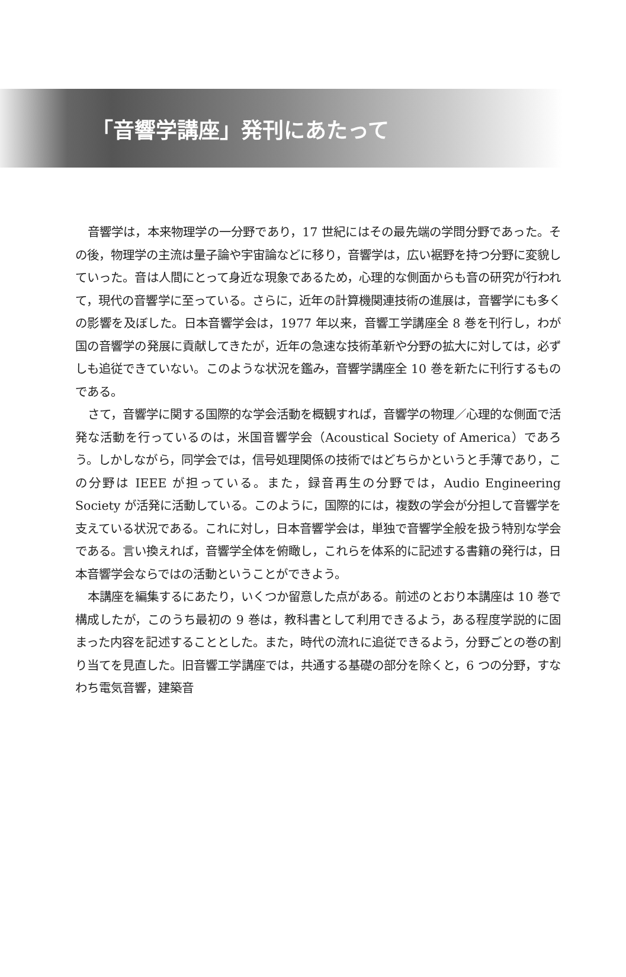「音響学講座」発刊にあたって
音響学は，本来物理学の一分野であり，17 世紀にはその最先端の学問分野であった。その後，物理学の主流は量子論や宇宙論などに移り，音響学は，広い裾野を持つ分野に変貌していった。音は人間にとって身近な現象であるため，心理的な側面からも音の研究が行われて，現代の音響学に至っている。さらに，近年の計算機関連技術の進展は，音響学にも多くの影響を及ぼした。日本音響学会は，1977 年以来，音響工学講座全 8 巻を刊行し，わが国の音響学の発展に貢献してきたが，近年の急速な技術革新や分野の拡大に対しては，必ずしも追従できていない。このような状況を鑑み，音響学講座全 10 巻を新たに刊行するものである。
さて，音響学に関する国際的な学会活動を概観すれば，音響学の物理／心理的な側面で活発な活動を行っているのは，米国音響学会（Acoustical Society of America）であろう。しかしながら，同学会では，信号処理関係の技術ではどちらかというと手薄であり，この分野は IEEE が担っている。また，録音再生の分野では，Audio Engineering Society が活発に活動している。このように，国際的には，複数の学会が分担して音響学を支えている状況である。これに対し，日本音響学会は，単独で音響学全般を扱う特別な学会である。言い換えれば，音響学全体を俯瞰し，これらを体系的に記述する書籍の発行は，日本音響学会ならではの活動ということができよう。
本講座を編集するにあたり，いくつか留意した点がある。前述のとおり本講座は 10 巻で構成したが，このうち最初の 9 巻は，教科書として利用できるよう，ある程度学説的に固まった内容を記述することとした。また，時代の流れに追従できるよう，分野ごとの巻の割り当てを見直した。旧音響工学講座では，共通する基礎の部分を除くと，6 つの分野，すなわち電気音響，建築音